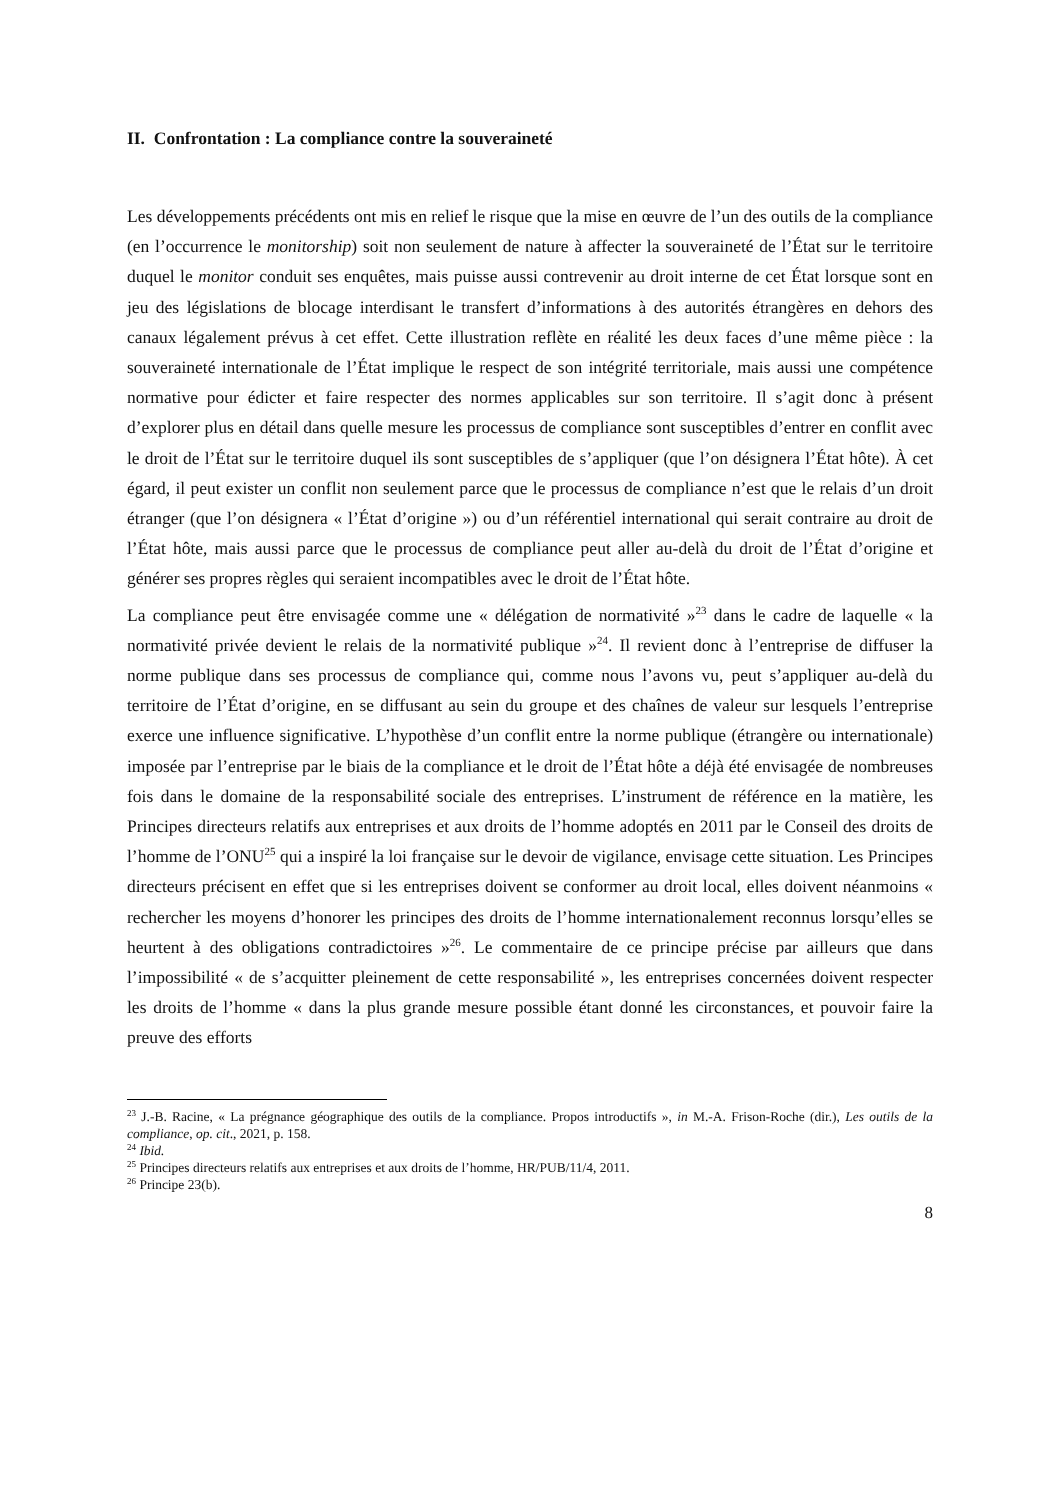II. Confrontation : La compliance contre la souveraineté
Les développements précédents ont mis en relief le risque que la mise en œuvre de l’un des outils de la compliance (en l’occurrence le monitorship) soit non seulement de nature à affecter la souveraineté de l’État sur le territoire duquel le monitor conduit ses enquêtes, mais puisse aussi contrevenir au droit interne de cet État lorsque sont en jeu des législations de blocage interdisant le transfert d’informations à des autorités étrangères en dehors des canaux légalement prévus à cet effet. Cette illustration reflète en réalité les deux faces d’une même pièce : la souveraineté internationale de l’État implique le respect de son intégrité territoriale, mais aussi une compétence normative pour édicter et faire respecter des normes applicables sur son territoire. Il s’agit donc à présent d’explorer plus en détail dans quelle mesure les processus de compliance sont susceptibles d’entrer en conflit avec le droit de l’État sur le territoire duquel ils sont susceptibles de s’appliquer (que l’on désignera l’État hôte). À cet égard, il peut exister un conflit non seulement parce que le processus de compliance n’est que le relais d’un droit étranger (que l’on désignera « l’État d’origine ») ou d’un référentiel international qui serait contraire au droit de l’État hôte, mais aussi parce que le processus de compliance peut aller au-delà du droit de l’État d’origine et générer ses propres règles qui seraient incompatibles avec le droit de l’État hôte.
La compliance peut être envisagée comme une « délégation de normativité »<sup>23</sup> dans le cadre de laquelle « la normativité privée devient le relais de la normativité publique »<sup>24</sup>. Il revient donc à l’entreprise de diffuser la norme publique dans ses processus de compliance qui, comme nous l’avons vu, peut s’appliquer au-delà du territoire de l’État d’origine, en se diffusant au sein du groupe et des chaînes de valeur sur lesquels l’entreprise exerce une influence significative. L’hypothèse d’un conflit entre la norme publique (étrangère ou internationale) imposée par l’entreprise par le biais de la compliance et le droit de l’État hôte a déjà été envisagée de nombreuses fois dans le domaine de la responsabilité sociale des entreprises. L’instrument de référence en la matière, les Principes directeurs relatifs aux entreprises et aux droits de l’homme adoptés en 2011 par le Conseil des droits de l’homme de l’ONU<sup>25</sup> qui a inspiré la loi française sur le devoir de vigilance, envisage cette situation. Les Principes directeurs précisent en effet que si les entreprises doivent se conformer au droit local, elles doivent néanmoins « rechercher les moyens d’honorer les principes des droits de l’homme internationalement reconnus lorsqu’elles se heurtent à des obligations contradictoires »<sup>26</sup>. Le commentaire de ce principe précise par ailleurs que dans l’impossibilité « de s’acquitter pleinement de cette responsabilité », les entreprises concernées doivent respecter les droits de l’homme « dans la plus grande mesure possible étant donné les circonstances, et pouvoir faire la preuve des efforts
<sup>23</sup> J.-B. Racine, « La prégnance géographique des outils de la compliance. Propos introductifs », in M.-A. Frison-Roche (dir.), Les outils de la compliance, op. cit., 2021, p. 158.
<sup>24</sup> Ibid.
<sup>25</sup> Principes directeurs relatifs aux entreprises et aux droits de l’homme, HR/PUB/11/4, 2011.
<sup>26</sup> Principe 23(b).
8